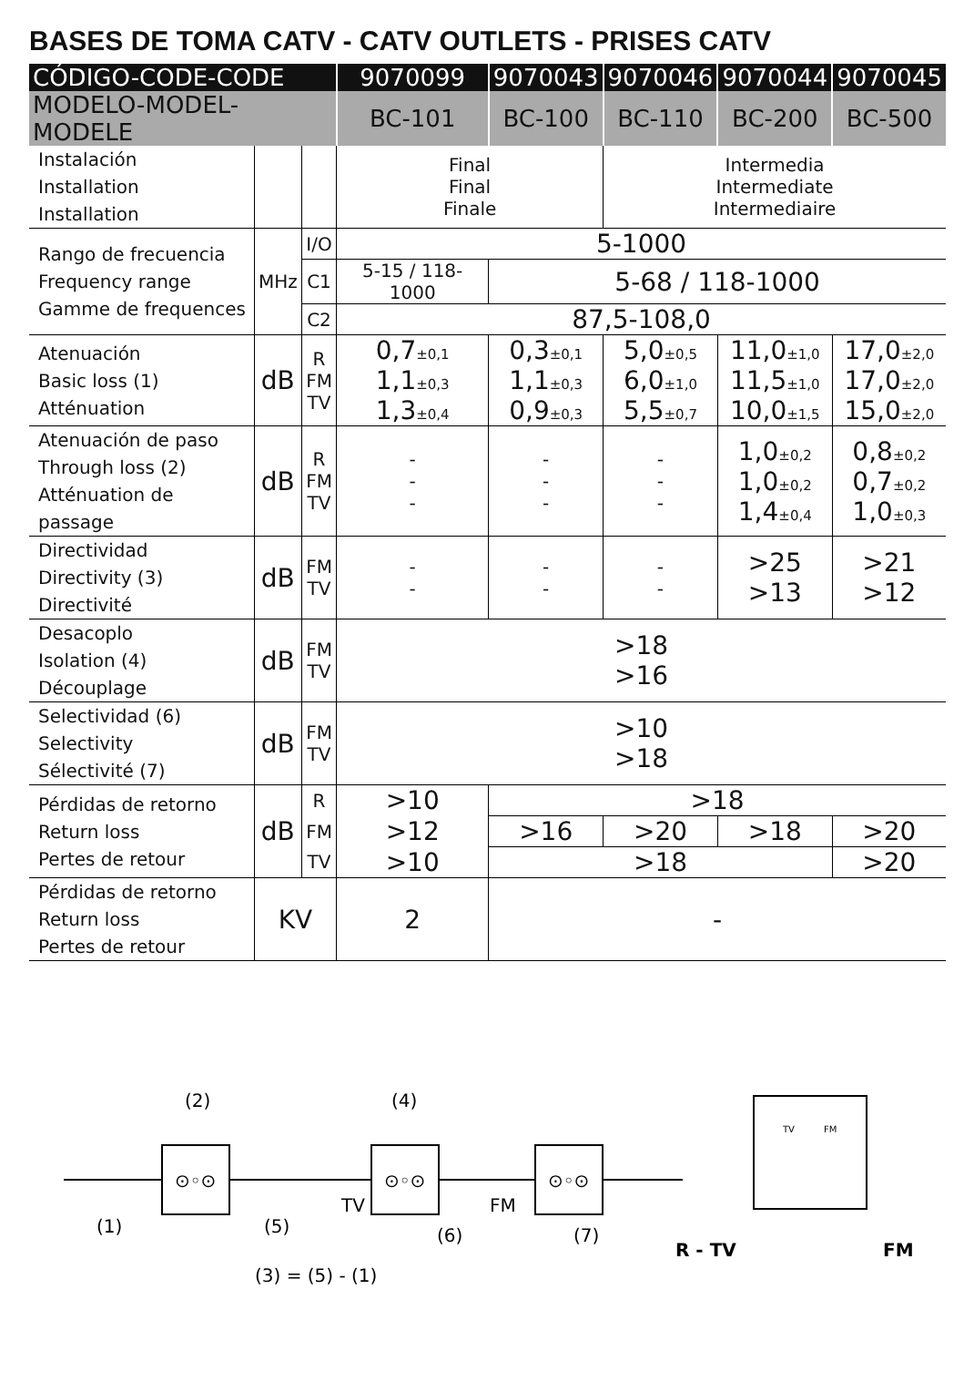BASES DE TOMA CATV - CATV OUTLETS - PRISES CATV
| CÓDIGO-CODE-CODE | | | 9070099 | 9070043 | 9070046 | 9070044 | 9070045 |
| --- | --- | --- | --- | --- | --- | --- | --- |
| MODELO-MODEL-MODELE | | | BC-101 | BC-100 | BC-110 | BC-200 | BC-500 |
| Instalación Installation Installation | | | Final Final Finale | | Intermedia Intermediate Intermediaire | | |
| Rango de frecuencia Frequency range Gamme de frequences | MHz | I/O | 5-1000 | | | | |
| | | C1 | 5-15 / 118-1000 | 5-68 / 118-1000 | | | |
| | | C2 | 87,5-108,0 | | | | |
| Atenuación Basic loss (1) Atténuation | dB | R FM TV | 0,7 ±0,1 1,1 ±0,3 1,3 ±0,4 | 0,3 ±0,1 1,1 ±0,3 0,9 ±0,3 | 5,0 ±0,5 6,0 ±1,0 5,5 ±0,7 | 11,0 ±1,0 11,5 ±1,0 10,0 ±1,5 | 17,0 ±2,0 17,0 ±2,0 15,0 ±2,0 |
| Atenuación de paso Through loss (2) Atténuation de passage | dB | R FM TV | - - - | - - - | - - - | 1,0 ±0,2 1,0 ±0,2 1,4 ±0,4 | 0,8 ±0,2 0,7 ±0,2 1,0 ±0,3 |
| Directividad Directivity (3) Directivité | dB | FM TV | - - | - - | - - | >25 >13 | >21 >12 |
| Desacoplo Isolation (4) Découplage | dB | FM TV | >18 >16 | | | | |
| Selectividad (6) Selectivity Sélectivité (7) | dB | FM TV | >10 >18 | | | | |
| Pérdidas de retorno Return loss Pertes de retour | dB | R | >10 | >18 | | | |
| | | FM | >12 | >16 | >20 | >18 | >20 |
| | | TV | >10 | >18 | | | >20 |
| Pérdidas de retorno Return loss Pertes de retour | KV | | 2 | - | | | |
⊙◦⊙
⊙◦⊙
⊙◦⊙
(2)
(4)
(1)
(5)
(6)
(7)
TV
FM
(3) = (5) - (1)
TV
FM
R - TV
FM